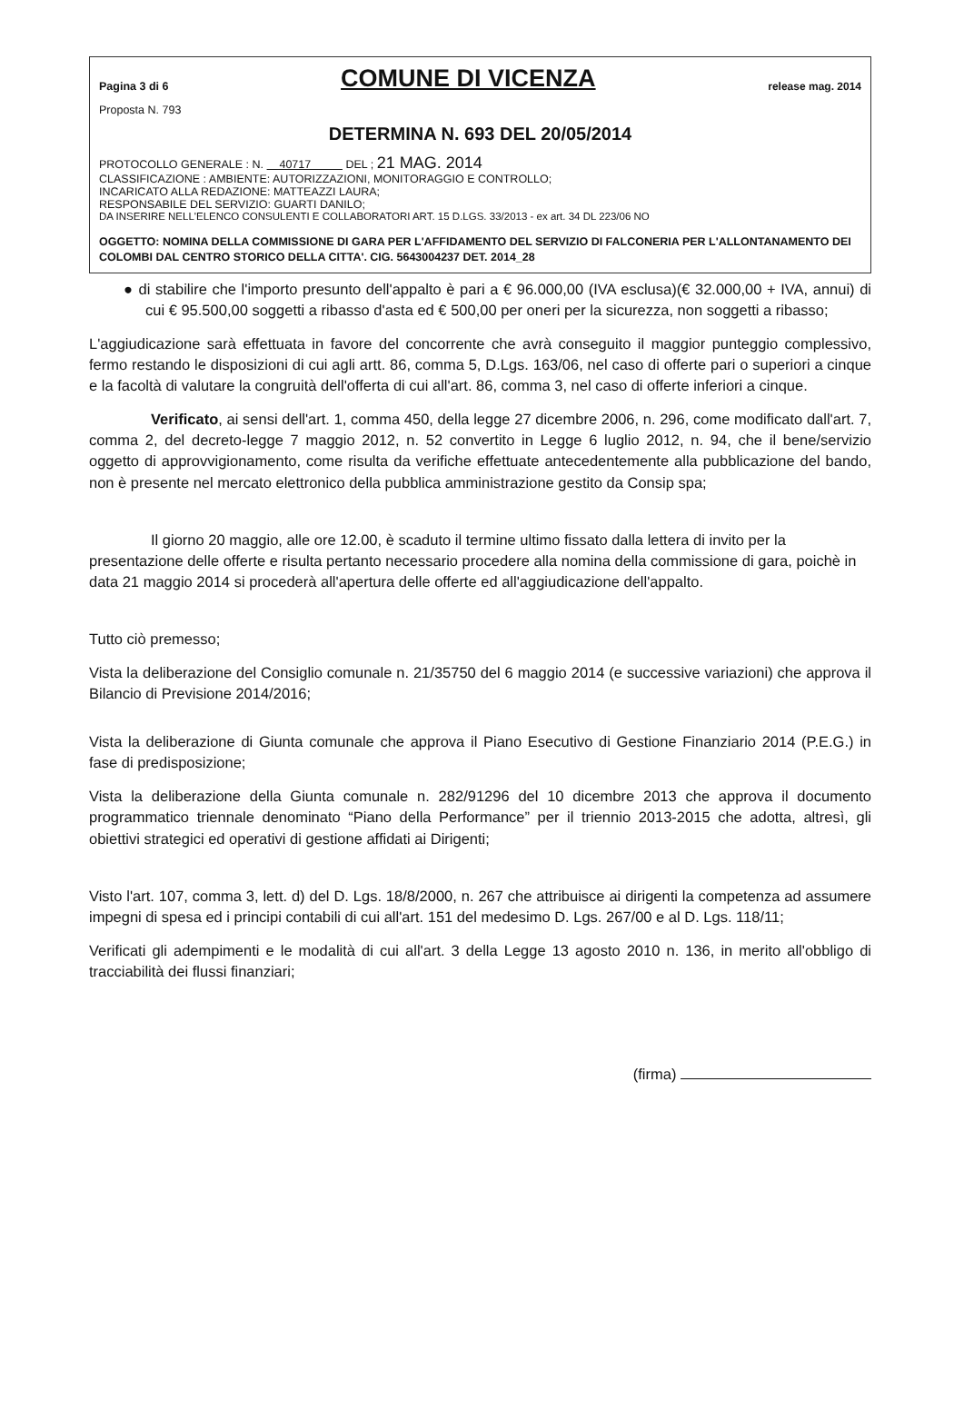Pagina 3 di 6 COMUNE DI VICENZA release mag. 2014
Proposta N. 793
DETERMINA N. 693 DEL 20/05/2014
PROTOCOLLO GENERALE : N. 40717 DEL ; 21 MAG. 2014
CLASSIFICAZIONE : AMBIENTE: AUTORIZZAZIONI, MONITORAGGIO E CONTROLLO;
INCARICATO ALLA REDAZIONE: MATTEAZZI LAURA;
RESPONSABILE DEL SERVIZIO: GUARTI DANILO;
DA INSERIRE NELL'ELENCO CONSULENTI E COLLABORATORI ART. 15 D.LGS. 33/2013 - ex art. 34 DL 223/06 NO
OGGETTO: NOMINA DELLA COMMISSIONE DI GARA PER L'AFFIDAMENTO DEL SERVIZIO DI FALCONERIA PER L'ALLONTANAMENTO DEI COLOMBI DAL CENTRO STORICO DELLA CITTA'. CIG. 5643004237 DET. 2014_28
● di stabilire che l'importo presunto dell'appalto è pari a € 96.000,00 (IVA esclusa)(€ 32.000,00 + IVA, annui) di cui € 95.500,00 soggetti a ribasso d'asta ed € 500,00 per oneri per la sicurezza, non soggetti a ribasso;
L'aggiudicazione sarà effettuata in favore del concorrente che avrà conseguito il maggior punteggio complessivo, fermo restando le disposizioni di cui agli artt. 86, comma 5, D.Lgs. 163/06, nel caso di offerte pari o superiori a cinque e la facoltà di valutare la congruità dell'offerta di cui all'art. 86, comma 3, nel caso di offerte inferiori a cinque.
Verificato, ai sensi dell'art. 1, comma 450, della legge 27 dicembre 2006, n. 296, come modificato dall'art. 7, comma 2, del decreto-legge 7 maggio 2012, n. 52 convertito in Legge 6 luglio 2012, n. 94, che il bene/servizio oggetto di approvvigionamento, come risulta da verifiche effettuate antecedentemente alla pubblicazione del bando, non è presente nel mercato elettronico della pubblica amministrazione gestito da Consip spa;
Il giorno 20 maggio, alle ore 12.00, è scaduto il termine ultimo fissato dalla lettera di invito per la presentazione delle offerte e risulta pertanto necessario procedere alla nomina della commissione di gara, poichè in data 21 maggio 2014 si procederà all'apertura delle offerte ed all'aggiudicazione dell'appalto.
Tutto ciò premesso;
Vista la deliberazione del Consiglio comunale n. 21/35750 del 6 maggio 2014 (e successive variazioni) che approva il Bilancio di Previsione 2014/2016;
Vista la deliberazione di Giunta comunale che approva il Piano Esecutivo di Gestione Finanziario 2014 (P.E.G.) in fase di predisposizione;
Vista la deliberazione della Giunta comunale n. 282/91296 del 10 dicembre 2013 che approva il documento programmatico triennale denominato “Piano della Performance” per il triennio 2013-2015 che adotta, altresì, gli obiettivi strategici ed operativi di gestione affidati ai Dirigenti;
Visto l'art. 107, comma 3, lett. d) del D. Lgs. 18/8/2000, n. 267 che attribuisce ai dirigenti la competenza ad assumere impegni di spesa ed i principi contabili di cui all'art. 151 del medesimo D. Lgs. 267/00 e al D. Lgs. 118/11;
Verificati gli adempimenti e le modalità di cui all'art. 3 della Legge 13 agosto 2010 n. 136, in merito all'obbligo di tracciabilità dei flussi finanziari;
(firma)